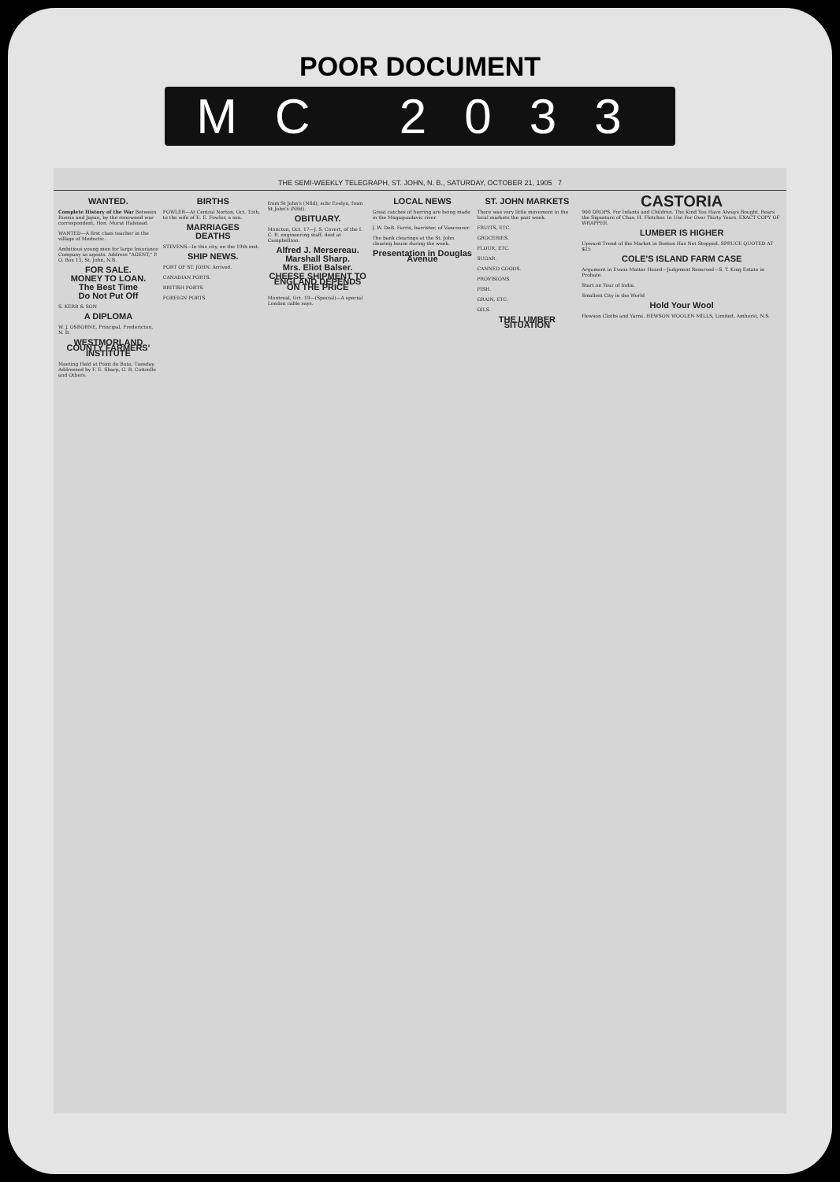POOR DOCUMENT
MC 2033
THE SEMI-WEEKLY TELEGRAPH, ST. JOHN, N. B., SATURDAY, OCTOBER 21, 1905 7
WANTED.
Complete History of the War Between Russia and Japan, by the renowned war correspondent, Hon. Murat Halstead.
WANTED—A first class teacher in the village of Meductic.
Ambitious young men for large Insurance Company as agents. Address "AGENT," P. O. Box 13, St. John, N.B.
FOR SALE.
MONEY TO LOAN.
The Best Time
Do Not Put Off
S. KERR & SON
A DIPLOMA
W. J. OSBORNE, Principal, Fredericton, N. B.
WESTMORLAND COUNTY FARMERS' INSTITUTE
Meeting Held at Point de Bute, Tuesday, Addressed by F. E. Sharp, G. B. Cottrelle and Others.
BIRTHS
FOWLER—At Central Norton, Oct. 15th, to the wife of E. E. Fowler, a son.
MARRIAGES
DEATHS
STEVENS—In this city, on the 19th inst.
SHIP NEWS.
PORT OF ST. JOHN. Arrived.
CANADIAN PORTS.
BRITISH PORTS.
FOREIGN PORTS.
from St John's (Nfld); schr Evelyn, from St John's (Nfld).
OBITUARY.
Moncton, Oct. 17—J. S. Covert, of the I. C. R. engineering staff, died at Campbellton.
Alfred J. Mersereau.
Marshall Sharp.
Mrs. Eliot Balser.
CHEESE SHIPMENT TO ENGLAND DEPENDS ON THE PRICE
Montreal, Oct. 19—(Special)—A special London cable says.
LOCAL NEWS
Great catches of herring are being made in the Magaguadavic river.
J. W. DeB. Farris, barrister, of Vancouver.
The bank clearings at the St. John clearing house during the week.
Presentation in Douglas Avenue
ST. JOHN MARKETS
There was very little movement in the local markets the past week.
FRUITS, ETC.
GROCERIES.
FLOUR, ETC.
SUGAR.
CANNED GOODS.
PROVISIONS.
FISH.
GRAIN, ETC.
OILS.
THE LUMBER SITUATION
CASTORIA
900 DROPS. For Infants and Children. The Kind You Have Always Bought. Bears the Signature of Chas. H. Fletcher. In Use For Over Thirty Years. EXACT COPY OF WRAPPER.
LUMBER IS HIGHER
Upward Trend of the Market in Boston Has Not Stopped. SPRUCE QUOTED AT $25
COLE'S ISLAND FARM CASE
Argument in Evans Matter Heard—Judgment Reserved—S. T. King Estate in Probate.
Start on Tour of India.
Smallest City in the World
Hold Your Wool
Hewson Cloths and Yarns. HEWSON WOOLEN MILLS, Limited, Amherst, N.S.